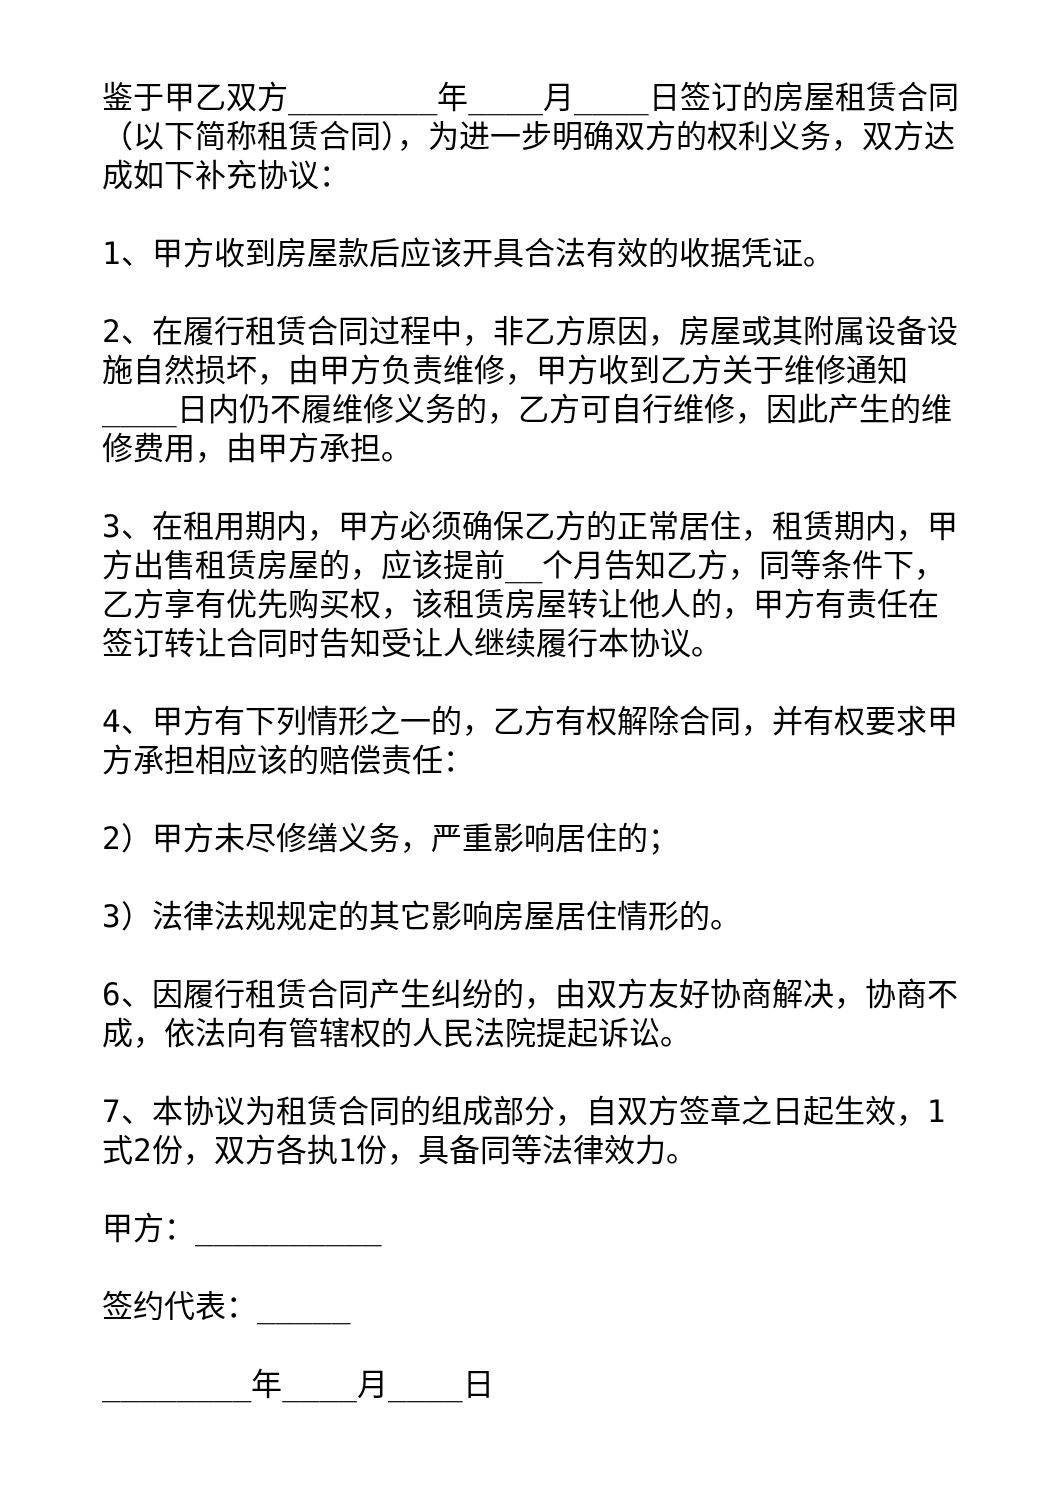鉴于甲乙双方________年____月____日签订的房屋租赁合同（以下简称租赁合同），为进一步明确双方的权利义务，双方达成如下补充协议：
1、甲方收到房屋款后应该开具合法有效的收据凭证。
2、在履行租赁合同过程中，非乙方原因，房屋或其附属设备设施自然损坏，由甲方负责维修，甲方收到乙方关于维修通知____日内仍不履维修义务的，乙方可自行维修，因此产生的维修费用，由甲方承担。
3、在租用期内，甲方必须确保乙方的正常居住，租赁期内，甲方出售租赁房屋的，应该提前__个月告知乙方，同等条件下，乙方享有优先购买权，该租赁房屋转让他人的，甲方有责任在签订转让合同时告知受让人继续履行本协议。
4、甲方有下列情形之一的，乙方有权解除合同，并有权要求甲方承担相应该的赔偿责任：
2）甲方未尽修缮义务，严重影响居住的；
3）法律法规规定的其它影响房屋居住情形的。
6、因履行租赁合同产生纠纷的，由双方友好协商解决，协商不成，依法向有管辖权的人民法院提起诉讼。
7、本协议为租赁合同的组成部分，自双方签章之日起生效，1式2份，双方各执1份，具备同等法律效力。
甲方：__________
签约代表：_____
________年____月____日